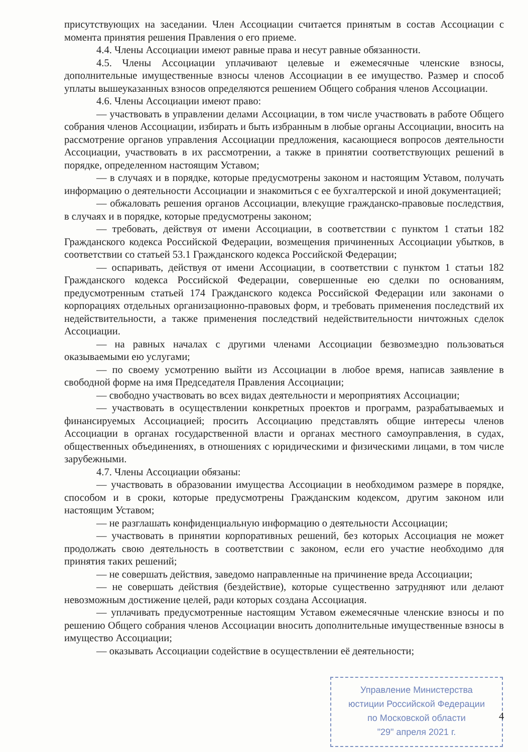присутствующих на заседании. Член Ассоциации считается принятым в состав Ассоциации с момента принятия решения Правления о его приеме.
4.4. Члены Ассоциации имеют равные права и несут равные обязанности.
4.5. Члены Ассоциации уплачивают целевые и ежемесячные членские взносы, дополнительные имущественные взносы членов Ассоциации в ее имущество. Размер и способ уплаты вышеуказанных взносов определяются решением Общего собрания членов Ассоциации.
4.6. Члены Ассоциации имеют право:
— участвовать в управлении делами Ассоциации, в том числе участвовать в работе Общего собрания членов Ассоциации, избирать и быть избранным в любые органы Ассоциации, вносить на рассмотрение органов управления Ассоциации предложения, касающиеся вопросов деятельности Ассоциации, участвовать в их рассмотрении, а также в принятии соответствующих решений в порядке, определенном настоящим Уставом;
— в случаях и в порядке, которые предусмотрены законом и настоящим Уставом, получать информацию о деятельности Ассоциации и знакомиться с ее бухгалтерской и иной документацией;
— обжаловать решения органов Ассоциации, влекущие гражданско-правовые последствия, в случаях и в порядке, которые предусмотрены законом;
— требовать, действуя от имени Ассоциации, в соответствии с пунктом 1 статьи 182 Гражданского кодекса Российской Федерации, возмещения причиненных Ассоциации убытков, в соответствии со статьей 53.1 Гражданского кодекса Российской Федерации;
— оспаривать, действуя от имени Ассоциации, в соответствии с пунктом 1 статьи 182 Гражданского кодекса Российской Федерации, совершенные ею сделки по основаниям, предусмотренным статьей 174 Гражданского кодекса Российской Федерации или законами о корпорациях отдельных организационно-правовых форм, и требовать применения последствий их недействительности, а также применения последствий недействительности ничтожных сделок Ассоциации.
— на равных началах с другими членами Ассоциации безвозмездно пользоваться оказываемыми ею услугами;
— по своему усмотрению выйти из Ассоциации в любое время, написав заявление в свободной форме на имя Председателя Правления Ассоциации;
— свободно участвовать во всех видах деятельности и мероприятиях Ассоциации;
— участвовать в осуществлении конкретных проектов и программ, разрабатываемых и финансируемых Ассоциацией; просить Ассоциацию представлять общие интересы членов Ассоциации в органах государственной власти и органах местного самоуправления, в судах, общественных объединениях, в отношениях с юридическими и физическими лицами, в том числе зарубежными.
4.7. Члены Ассоциации обязаны:
— участвовать в образовании имущества Ассоциации в необходимом размере в порядке, способом и в сроки, которые предусмотрены Гражданским кодексом, другим законом или настоящим Уставом;
— не разглашать конфиденциальную информацию о деятельности Ассоциации;
— участвовать в принятии корпоративных решений, без которых Ассоциация не может продолжать свою деятельность в соответствии с законом, если его участие необходимо для принятия таких решений;
— не совершать действия, заведомо направленные на причинение вреда Ассоциации;
— не совершать действия (бездействие), которые существенно затрудняют или делают невозможным достижение целей, ради которых создана Ассоциация.
— уплачивать предусмотренные настоящим Уставом ежемесячные членские взносы и по решению Общего собрания членов Ассоциации вносить дополнительные имущественные взносы в имущество Ассоциации;
— оказывать Ассоциации содействие в осуществлении её деятельности;
Управление Министерства
юстиции Российской Федерации
по Московской области
"29" апреля 2021 г.
4